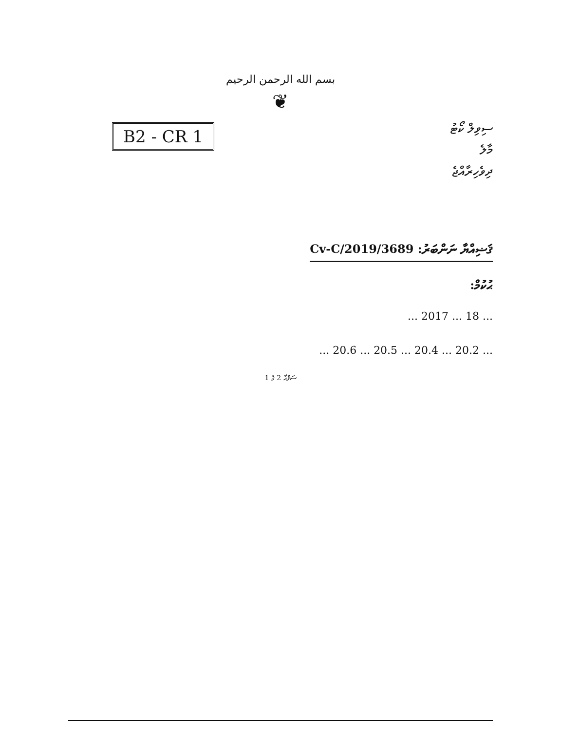بسم الله الرحمن الرحيم
❦
B2 - CR 1
ސިވިލް ކޯޓު
މާލެ
ދިވެހިރާއްޖެ
ޤަޟިއްޔާ ނަންބަރު: 3689/Cv-C/2019
ޙުކުމް:
... 18 ... 2017 ...
... 20.2 ... 20.4 ... 20.5 ... 20.6 ...
ސަފްޙާ 2 ގެ 1